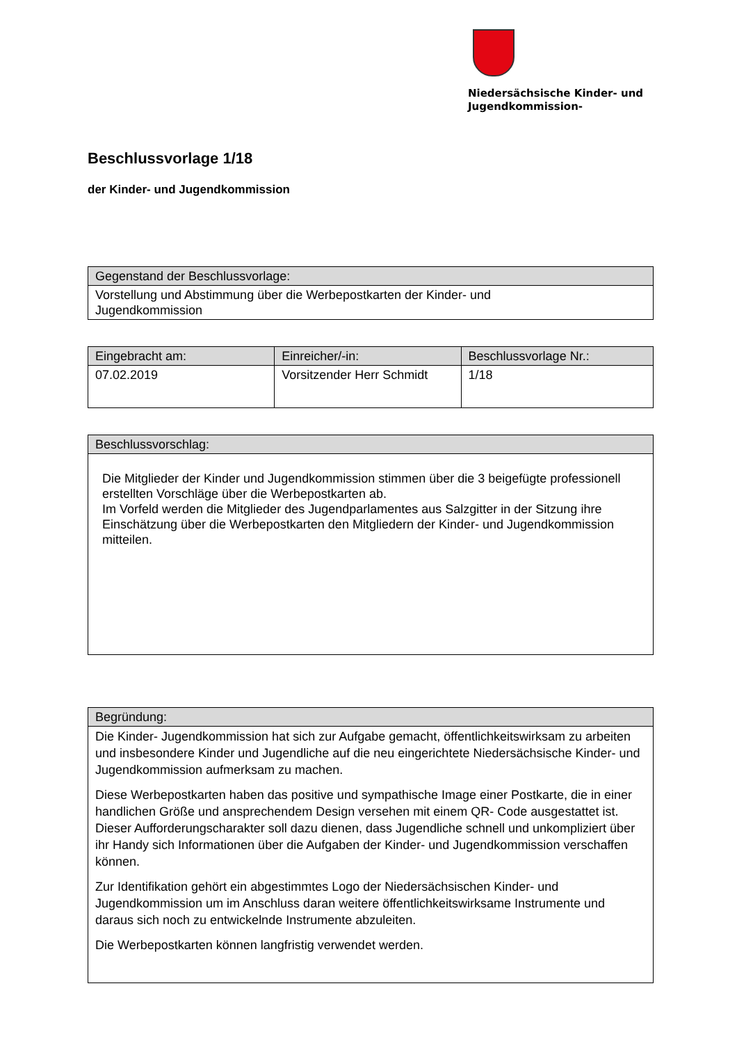Niedersächsische Kinder- und
Jugendkommission-
Beschlussvorlage 1/18
der Kinder- und Jugendkommission
| Gegenstand der Beschlussvorlage: |
| --- |
| Vorstellung und Abstimmung über die Werbepostkarten der Kinder- und Jugendkommission |
| Eingebracht am: | Einreicher/-in: | Beschlussvorlage Nr.: |
| --- | --- | --- |
| 07.02.2019 | Vorsitzender Herr Schmidt | 1/18 |
| Beschlussvorschlag: |
| --- |
| Die Mitglieder der Kinder und Jugendkommission stimmen über die 3 beigefügte professionell erstellten Vorschläge über die Werbepostkarten ab. Im Vorfeld werden die Mitglieder des Jugendparlamentes aus Salzgitter in der Sitzung ihre Einschätzung über die Werbepostkarten den Mitgliedern der Kinder- und Jugendkommission mitteilen. |
| Begründung: |
| --- |
| Die Kinder- Jugendkommission hat sich zur Aufgabe gemacht, öffentlichkeitswirksam zu arbeiten und insbesondere Kinder und Jugendliche auf die neu eingerichtete Niedersächsische Kinder- und Jugendkommission aufmerksam zu machen. Diese Werbepostkarten haben das positive und sympathische Image einer Postkarte, die in einer handlichen Größe und ansprechendem Design versehen mit einem QR- Code ausgestattet ist. Dieser Aufforderungscharakter soll dazu dienen, dass Jugendliche schnell und unkompliziert über ihr Handy sich Informationen über die Aufgaben der Kinder- und Jugendkommission verschaffen können. Zur Identifikation gehört ein abgestimmtes Logo der Niedersächsischen Kinder- und Jugendkommission um im Anschluss daran weitere öffentlichkeitswirksame Instrumente und daraus sich noch zu entwickelnde Instrumente abzuleiten. Die Werbepostkarten können langfristig verwendet werden. |